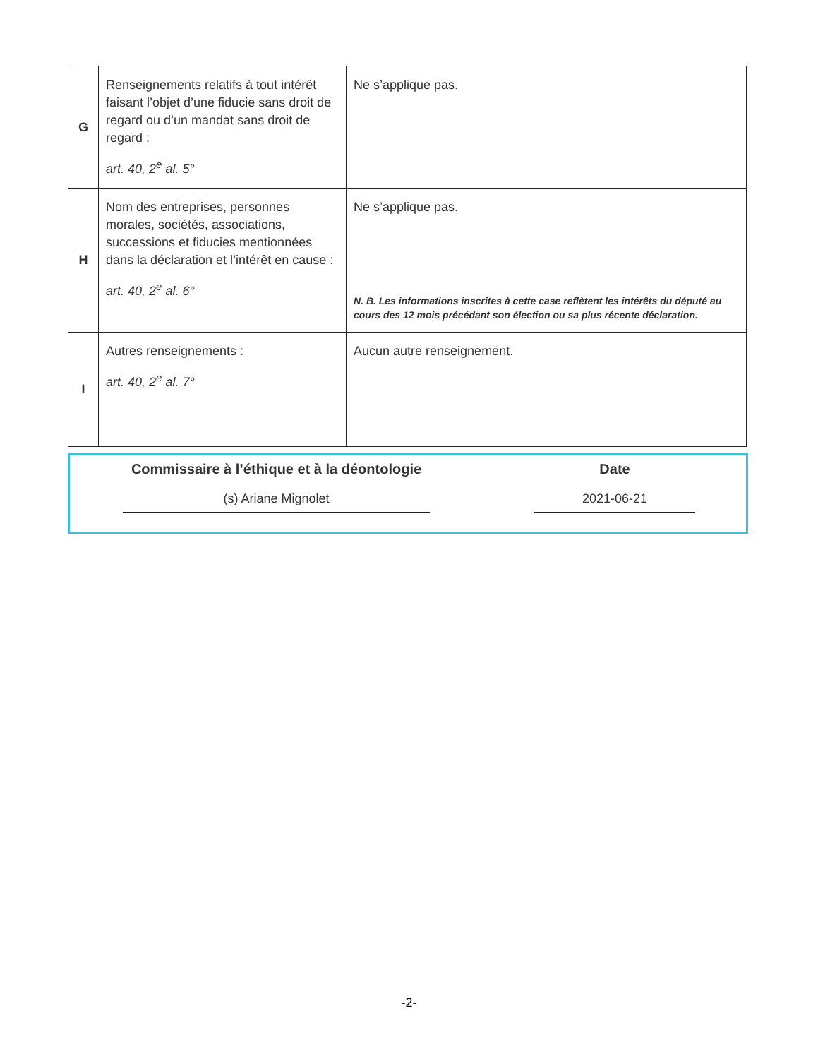| G | Renseignements relatifs à tout intérêt faisant l’objet d’une fiducie sans droit de regard ou d’un mandat sans droit de regard : art. 40, 2<sup>e</sup> al. 5° | Ne s’applique pas. |
| H | Nom des entreprises, personnes morales, sociétés, associations, successions et fiducies mentionnées dans la déclaration et l’intérêt en cause : art. 40, 2<sup>e</sup> al. 6° | Ne s’applique pas. N. B. Les informations inscrites à cette case reflètent les intérêts du député au cours des 12 mois précédant son élection ou sa plus récente déclaration. |
| I | Autres renseignements : art. 40, 2<sup>e</sup> al. 7° | Aucun autre renseignement. |
Commissaire à l’éthique et à la déontologie
(s) Ariane Mignolet
Date
2021-06-21
-2-